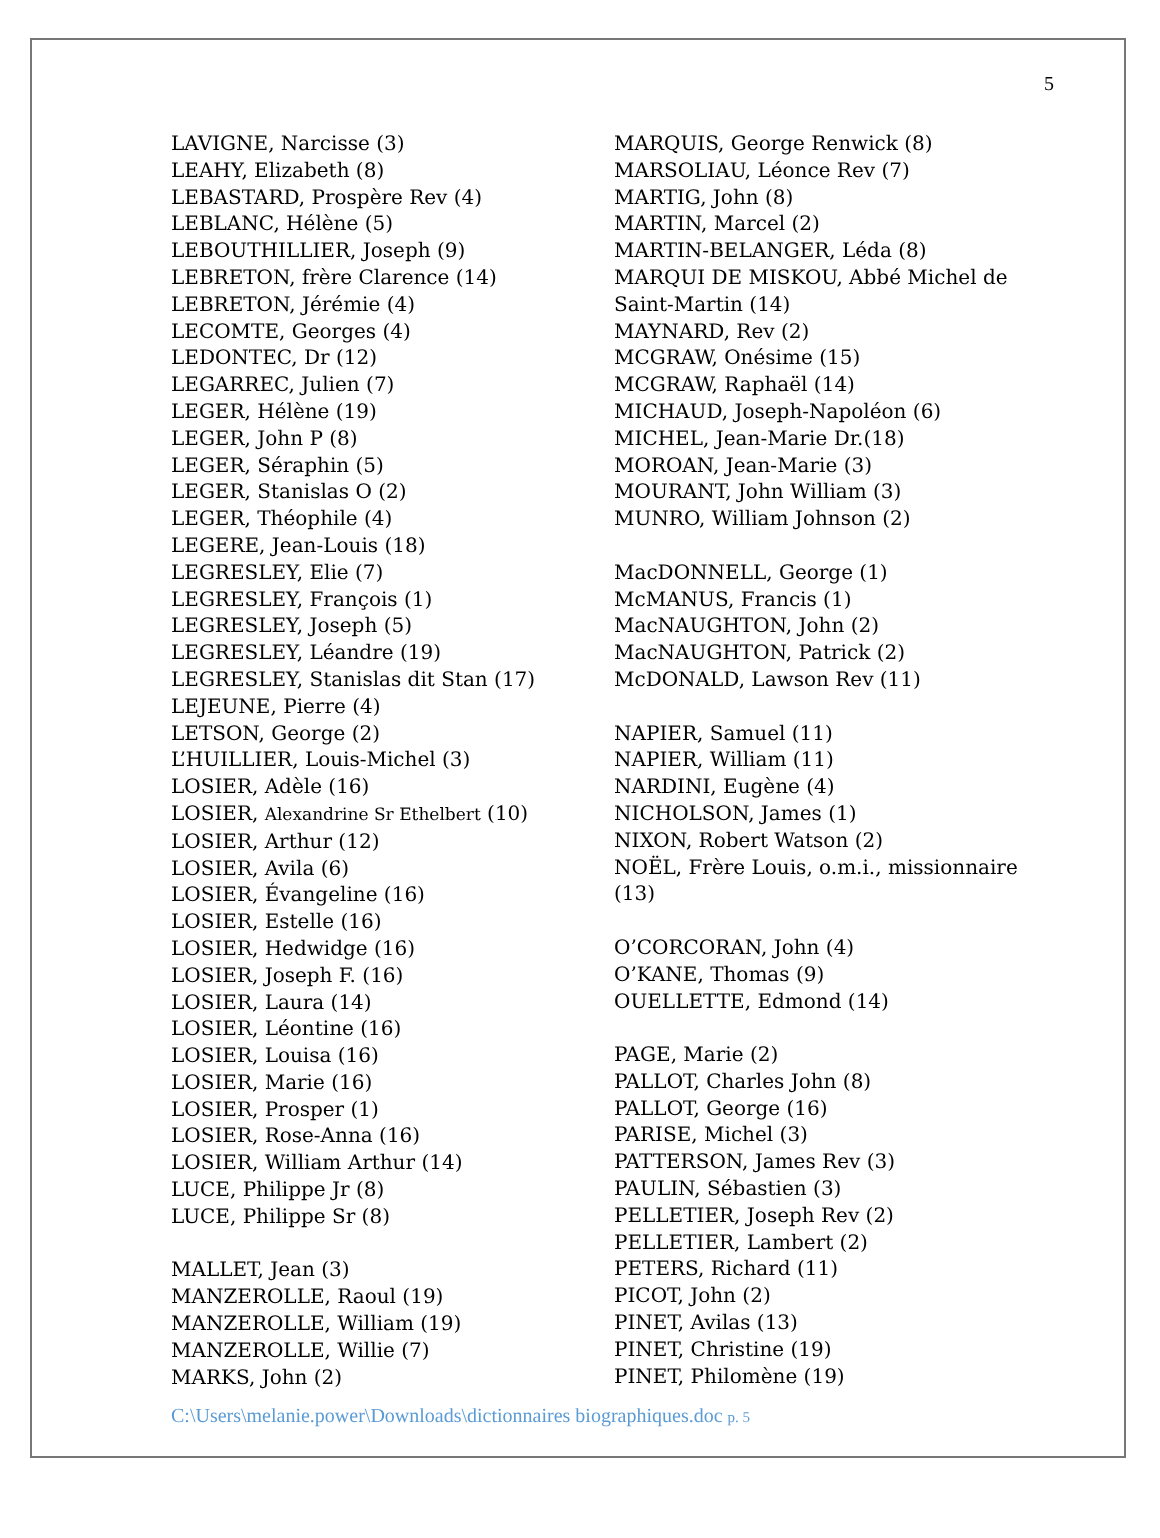5
LAVIGNE, Narcisse (3)
LEAHY, Elizabeth (8)
LEBASTARD, Prospère Rev (4)
LEBLANC, Hélène (5)
LEBOUTHILLIER, Joseph (9)
LEBRETON, frère Clarence (14)
LEBRETON, Jérémie (4)
LECOMTE, Georges (4)
LEDONTEC, Dr (12)
LEGARREC, Julien (7)
LEGER, Hélène (19)
LEGER, John P (8)
LEGER, Séraphin (5)
LEGER, Stanislas O (2)
LEGER, Théophile (4)
LEGERE, Jean-Louis (18)
LEGRESLEY, Elie (7)
LEGRESLEY, François (1)
LEGRESLEY, Joseph (5)
LEGRESLEY, Léandre (19)
LEGRESLEY, Stanislas dit Stan (17)
LEJEUNE, Pierre (4)
LETSON, George (2)
L’HUILLIER, Louis-Michel (3)
LOSIER, Adèle (16)
LOSIER, Alexandrine Sr Ethelbert (10)
LOSIER, Arthur (12)
LOSIER, Avila (6)
LOSIER, Évangeline (16)
LOSIER, Estelle (16)
LOSIER, Hedwidge (16)
LOSIER, Joseph F. (16)
LOSIER, Laura (14)
LOSIER, Léontine (16)
LOSIER, Louisa (16)
LOSIER, Marie (16)
LOSIER, Prosper (1)
LOSIER, Rose-Anna (16)
LOSIER, William Arthur (14)
LUCE, Philippe Jr (8)
LUCE, Philippe Sr (8)
MALLET, Jean (3)
MANZEROLLE, Raoul (19)
MANZEROLLE, William (19)
MANZEROLLE, Willie (7)
MARKS, John (2)
MARQUIS, George Renwick (8)
MARSOLIAU, Léonce Rev (7)
MARTIG, John (8)
MARTIN, Marcel (2)
MARTIN-BELANGER, Léda (8)
MARQUI DE MISKOU, Abbé Michel de Saint-Martin (14)
MAYNARD, Rev (2)
MCGRAW, Onésime (15)
MCGRAW, Raphaël (14)
MICHAUD, Joseph-Napoléon (6)
MICHEL, Jean-Marie Dr.(18)
MOROAN, Jean-Marie (3)
MOURANT, John William (3)
MUNRO, William Johnson (2)
MacDONNELL, George (1)
McMANUS, Francis (1)
MacNAUGHTON, John (2)
MacNAUGHTON, Patrick (2)
McDONALD, Lawson Rev (11)
NAPIER, Samuel (11)
NAPIER, William (11)
NARDINI, Eugène (4)
NICHOLSON, James (1)
NIXON, Robert Watson (2)
NOËL, Frère Louis, o.m.i., missionnaire (13)
O’CORCORAN, John (4)
O’KANE, Thomas (9)
OUELLETTE, Edmond (14)
PAGE, Marie (2)
PALLOT, Charles John (8)
PALLOT, George (16)
PARISE, Michel (3)
PATTERSON, James Rev (3)
PAULIN, Sébastien (3)
PELLETIER, Joseph Rev (2)
PELLETIER, Lambert (2)
PETERS, Richard (11)
PICOT, John (2)
PINET, Avilas (13)
PINET, Christine (19)
PINET, Philomène (19)
C:\Users\melanie.power\Downloads\dictionnaires biographiques.doc p. 5